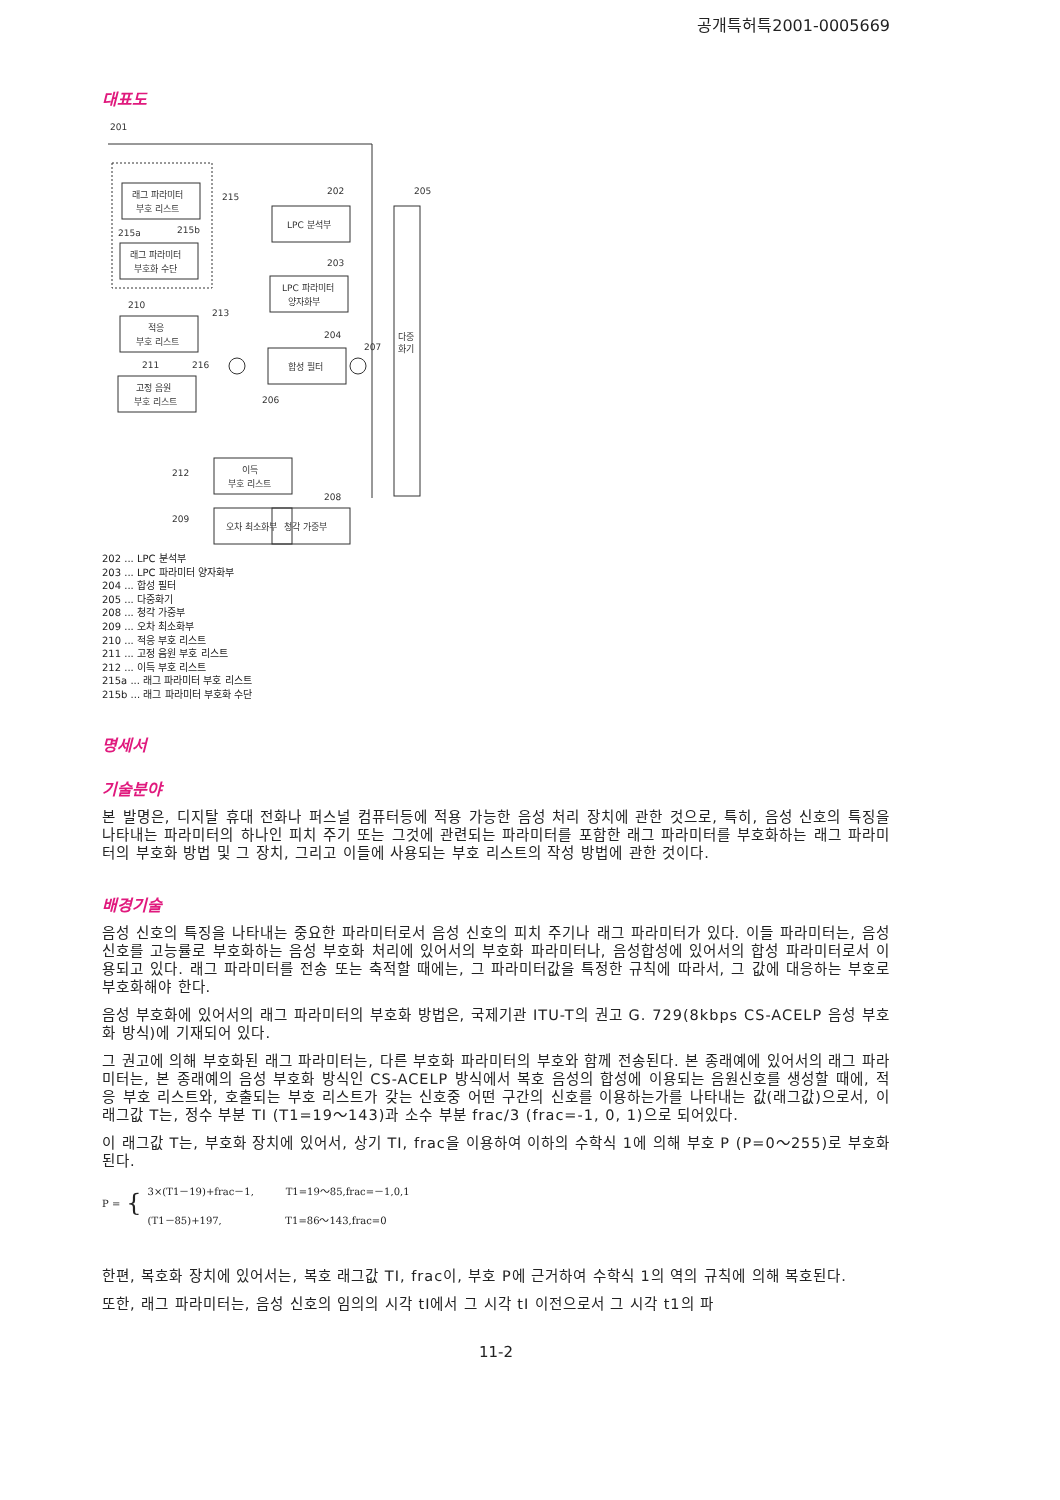공개특허특2001-0005669
대표도
201
래그 파라미터
부호 리스트
래그 파라미터
부호화 수단
215
215a
215b
LPC 분석부
202
LPC 파라미터
양자화부
203
합성 필터
204
205
다중
화기
적응
부호 리스트
210
213
고정 음원
부호 리스트
211
216
206
207
이득
부호 리스트
212
오차 최소화부
209
청각 가중부
208
202 ... LPC 분석부
203 ... LPC 파라미터 양자화부
204 ... 합성 필터
205 ... 다중화기
208 ... 청각 가중부
209 ... 오차 최소화부
210 ... 적응 부호 리스트
211 ... 고정 음원 부호 리스트
212 ... 이득 부호 리스트
215a ... 래그 파라미터 부호 리스트
215b ... 래그 파라미터 부호화 수단
명세서
기술분야
본 발명은, 디지탈 휴대 전화나 퍼스널 컴퓨터등에 적용 가능한 음성 처리 장치에 관한 것으로, 특히, 음성 신호의 특징을 나타내는 파라미터의 하나인 피치 주기 또는 그것에 관련되는 파라미터를 포함한 래그 파라미터를 부호화하는 래그 파라미터의 부호화 방법 및 그 장치, 그리고 이들에 사용되는 부호 리스트의 작성 방법에 관한 것이다.
배경기술
음성 신호의 특징을 나타내는 중요한 파라미터로서 음성 신호의 피치 주기나 래그 파라미터가 있다. 이들 파라미터는, 음성신호를 고능률로 부호화하는 음성 부호화 처리에 있어서의 부호화 파라미터나, 음성합성에 있어서의 합성 파라미터로서 이용되고 있다. 래그 파라미터를 전송 또는 축적할 때에는, 그 파라미터값을 특정한 규칙에 따라서, 그 값에 대응하는 부호로 부호화해야 한다.
음성 부호화에 있어서의 래그 파라미터의 부호화 방법은, 국제기관 ITU-T의 권고 G. 729(8kbps CS-ACELP 음성 부호화 방식)에 기재되어 있다.
그 권고에 의해 부호화된 래그 파라미터는, 다른 부호화 파라미터의 부호와 함께 전송된다. 본 종래예에 있어서의 래그 파라미터는, 본 종래예의 음성 부호화 방식인 CS-ACELP 방식에서 복호 음성의 합성에 이용되는 음원신호를 생성할 때에, 적응 부호 리스트와, 호출되는 부호 리스트가 갖는 신호중 어떤 구간의 신호를 이용하는가를 나타내는 값(래그값)으로서, 이 래그값 T는, 정수 부분 TI (T1=19～143)과 소수 부분 frac/3 (frac=-1, 0, 1)으로 되어있다.
이 래그값 T는, 부호화 장치에 있어서, 상기 TI, frac을 이용하여 이하의 수학식 1에 의해 부호 P (P=0～255)로 부호화된다.
P = {
3×(T1－19)+frac－1, T1=19～85,frac=－1,0,1
(T1－85)+197, T1=86～143,frac=0
한편, 복호화 장치에 있어서는, 복호 래그값 TI, frac이, 부호 P에 근거하여 수학식 1의 역의 규칙에 의해 복호된다.
또한, 래그 파라미터는, 음성 신호의 임의의 시각 tI에서 그 시각 tI 이전으로서 그 시각 t1의 파
11-2